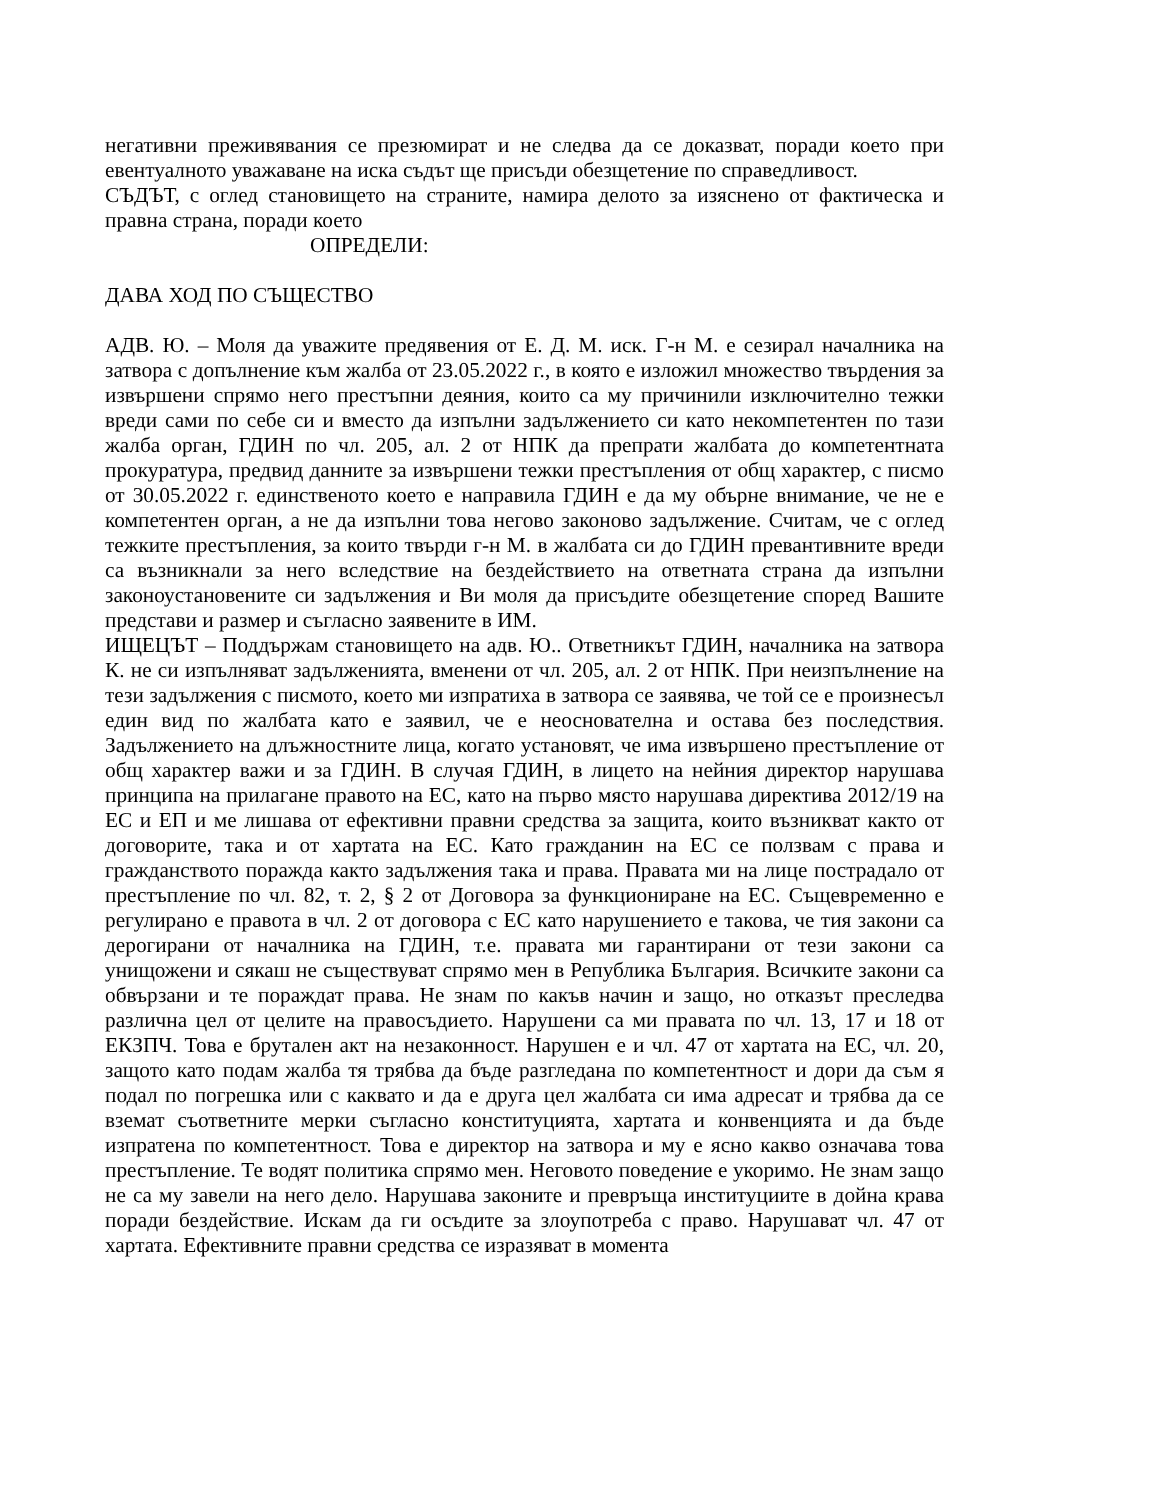негативни преживявания се презюмират и не следва да се доказват, поради което при евентуалното уважаване на иска съдът ще присъди обезщетение по справедливост.
СЪДЪТ, с оглед становището на страните, намира делото за изяснено от фактическа и правна страна, поради което
ОПРЕДЕЛИ:
ДАВА ХОД ПО СЪЩЕСТВО
АДВ. Ю. – Моля да уважите предявения от Е. Д. М. иск. Г-н М. е сезирал началника на затвора с допълнение към жалба от 23.05.2022 г., в която е изложил множество твърдения за извършени спрямо него престъпни деяния, които са му причинили изключително тежки вреди сами по себе си и вместо да изпълни задължението си като некомпетентен по тази жалба орган, ГДИН по чл. 205, ал. 2 от НПК да препрати жалбата до компетентната прокуратура, предвид данните за извършени тежки престъпления от общ характер, с писмо от 30.05.2022 г. единственото което е направила ГДИН е да му обърне внимание, че не е компетентен орган, а не да изпълни това негово законово задължение. Считам, че с оглед тежките престъпления, за които твърди г-н М. в жалбата си до ГДИН превантивните вреди са възникнали за него вследствие на бездействието на ответната страна да изпълни законоустановените си задължения и Ви моля да присъдите обезщетение според Вашите представи и размер и съгласно заявените в ИМ.
ИЩЕЦЪТ – Поддържам становището на адв. Ю.. Ответникът ГДИН, началника на затвора К. не си изпълняват задълженията, вменени от чл. 205, ал. 2 от НПК. При неизпълнение на тези задължения с писмото, което ми изпратиха в затвора се заявява, че той се е произнесъл един вид по жалбата като е заявил, че е неоснователна и остава без последствия. Задължението на длъжностните лица, когато установят, че има извършено престъпление от общ характер важи и за ГДИН. В случая ГДИН, в лицето на нейния директор нарушава принципа на прилагане правото на ЕС, като на първо място нарушава директива 2012/19 на ЕС и ЕП и ме лишава от ефективни правни средства за защита, които възникват както от договорите, така и от хартата на ЕС. Като гражданин на ЕС се ползвам с права и гражданството поражда както задължения така и права. Правата ми на лице пострадало от престъпление по чл. 82, т. 2, § 2 от Договора за функциониране на ЕС. Същевременно е регулирано е правота в чл. 2 от договора с ЕС като нарушението е такова, че тия закони са дерогирани от началника на ГДИН, т.е. правата ми гарантирани от тези закони са унищожени и сякаш не съществуват спрямо мен в Република България. Всичките закони са обвързани и те пораждат права. Не знам по какъв начин и защо, но отказът преследва различна цел от целите на правосъдието. Нарушени са ми правата по чл. 13, 17 и 18 от ЕКЗПЧ. Това е брутален акт на незаконност. Нарушен е и чл. 47 от хартата на ЕС, чл. 20, защото като подам жалба тя трябва да бъде разгледана по компетентност и дори да съм я подал по погрешка или с каквато и да е друга цел жалбата си има адресат и трябва да се вземат съответните мерки съгласно конституцията, хартата и конвенцията и да бъде изпратена по компетентност. Това е директор на затвора и му е ясно какво означава това престъпление. Те водят политика спрямо мен. Неговото поведение е укоримо. Не знам защо не са му завели на него дело. Нарушава законите и превръща институциите в дойна крава поради бездействие. Искам да ги осъдите за злоупотреба с право. Нарушават чл. 47 от хартата. Ефективните правни средства се изразяват в момента